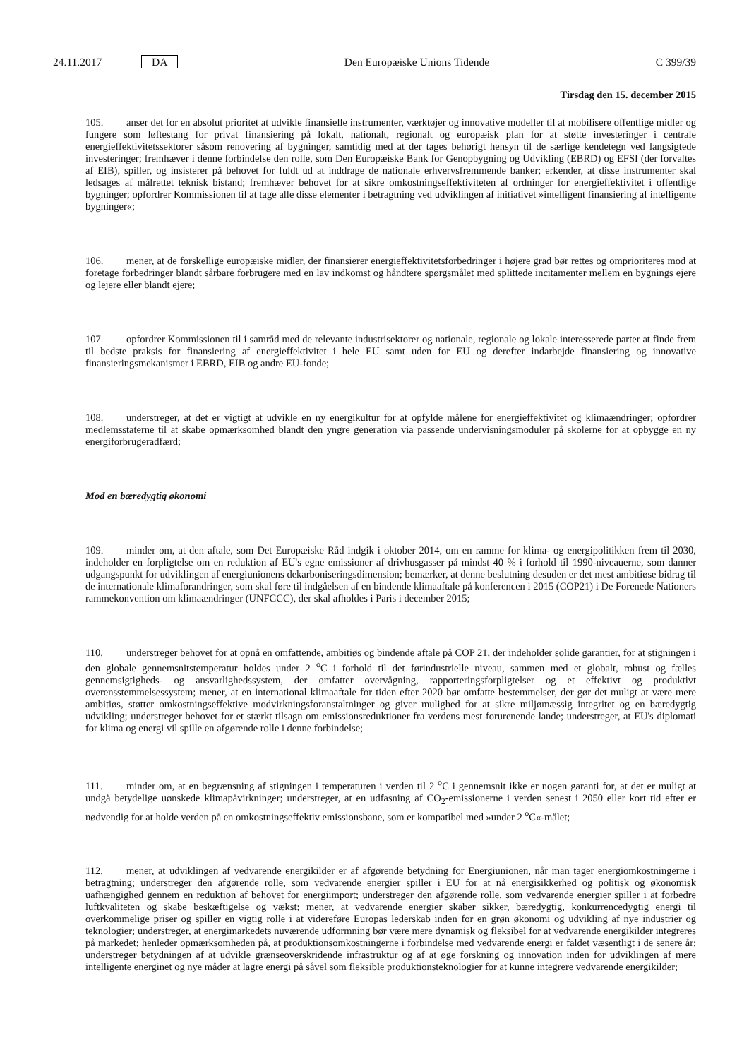24.11.2017 DA Den Europæiske Unions Tidende C 399/39
Tirsdag den 15. december 2015
105. anser det for en absolut prioritet at udvikle finansielle instrumenter, værktøjer og innovative modeller til at mobilisere offentlige midler og fungere som løftestang for privat finansiering på lokalt, nationalt, regionalt og europæisk plan for at støtte investeringer i centrale energieffektivitetssektorer såsom renovering af bygninger, samtidig med at der tages behørigt hensyn til de særlige kendetegn ved langsigtede investeringer; fremhæver i denne forbindelse den rolle, som Den Europæiske Bank for Genopbygning og Udvikling (EBRD) og EFSI (der forvaltes af EIB), spiller, og insisterer på behovet for fuldt ud at inddrage de nationale erhvervsfremmende banker; erkender, at disse instrumenter skal ledsages af målrettet teknisk bistand; fremhæver behovet for at sikre omkostningseffektiviteten af ordninger for energieffektivitet i offentlige bygninger; opfordrer Kommissionen til at tage alle disse elementer i betragtning ved udviklingen af initiativet »intelligent finansiering af intelligente bygninger«;
106. mener, at de forskellige europæiske midler, der finansierer energieffektivitetsforbedringer i højere grad bør rettes og omprioriteres mod at foretage forbedringer blandt sårbare forbrugere med en lav indkomst og håndtere spørgsmålet med splittede incitamenter mellem en bygnings ejere og lejere eller blandt ejere;
107. opfordrer Kommissionen til i samråd med de relevante industrisektorer og nationale, regionale og lokale interesserede parter at finde frem til bedste praksis for finansiering af energieffektivitet i hele EU samt uden for EU og derefter indarbejde finansiering og innovative finansieringsmekanismer i EBRD, EIB og andre EU-fonde;
108. understreger, at det er vigtigt at udvikle en ny energikultur for at opfylde målene for energieffektivitet og klimaændringer; opfordrer medlemsstaterne til at skabe opmærksomhed blandt den yngre generation via passende undervisningsmoduler på skolerne for at opbygge en ny energiforbrugeradfærd;
Mod en bæredygtig økonomi
109. minder om, at den aftale, som Det Europæiske Råd indgik i oktober 2014, om en ramme for klima- og energipolitikken frem til 2030, indeholder en forpligtelse om en reduktion af EU's egne emissioner af drivhusgasser på mindst 40 % i forhold til 1990-niveauerne, som danner udgangspunkt for udviklingen af energiunionens dekarboniseringsdimension; bemærker, at denne beslutning desuden er det mest ambitiøse bidrag til de internationale klimaforandringer, som skal føre til indgåelsen af en bindende klimaaftale på konferencen i 2015 (COP21) i De Forenede Nationers rammekonvention om klimaændringer (UNFCCC), der skal afholdes i Paris i december 2015;
110. understreger behovet for at opnå en omfattende, ambitiøs og bindende aftale på COP 21, der indeholder solide garantier, for at stigningen i den globale gennemsnitstemperatur holdes under 2 <sup>o</sup>C i forhold til det førindustrielle niveau, sammen med et globalt, robust og fælles gennemsigtigheds- og ansvarlighedssystem, der omfatter overvågning, rapporteringsforpligtelser og et effektivt og produktivt overensstemmelsessystem; mener, at en international klimaaftale for tiden efter 2020 bør omfatte bestemmelser, der gør det muligt at være mere ambitiøs, støtter omkostningseffektive modvirkningsforanstaltninger og giver mulighed for at sikre miljømæssig integritet og en bæredygtig udvikling; understreger behovet for et stærkt tilsagn om emissionsreduktioner fra verdens mest forurenende lande; understreger, at EU's diplomati for klima og energi vil spille en afgørende rolle i denne forbindelse;
111. minder om, at en begrænsning af stigningen i temperaturen i verden til 2 <sup>o</sup>C i gennemsnit ikke er nogen garanti for, at det er muligt at undgå betydelige uønskede klimapåvirkninger; understreger, at en udfasning af CO<sub>2</sub>-emissionerne i verden senest i 2050 eller kort tid efter er nødvendig for at holde verden på en omkostningseffektiv emissionsbane, som er kompatibel med »under 2 <sup>o</sup>C«-målet;
112. mener, at udviklingen af vedvarende energikilder er af afgørende betydning for Energiunionen, når man tager energiomkostningerne i betragtning; understreger den afgørende rolle, som vedvarende energier spiller i EU for at nå energisikkerhed og politisk og økonomisk uafhængighed gennem en reduktion af behovet for energiimport; understreger den afgørende rolle, som vedvarende energier spiller i at forbedre luftkvaliteten og skabe beskæftigelse og vækst; mener, at vedvarende energier skaber sikker, bæredygtig, konkurrencedygtig energi til overkommelige priser og spiller en vigtig rolle i at videreføre Europas lederskab inden for en grøn økonomi og udvikling af nye industrier og teknologier; understreger, at energimarkedets nuværende udformning bør være mere dynamisk og fleksibel for at vedvarende energikilder integreres på markedet; henleder opmærksomheden på, at produktionsomkostningerne i forbindelse med vedvarende energi er faldet væsentligt i de senere år; understreger betydningen af at udvikle grænseoverskridende infrastruktur og af at øge forskning og innovation inden for udviklingen af mere intelligente energinet og nye måder at lagre energi på såvel som fleksible produktionsteknologier for at kunne integrere vedvarende energikilder;